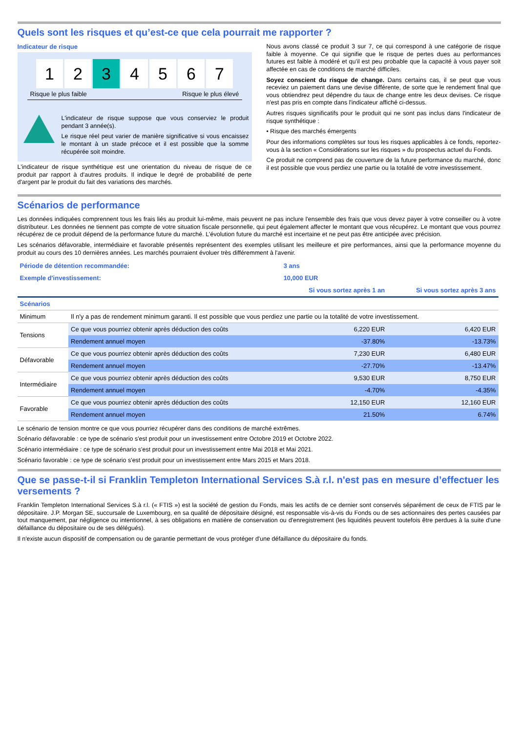Quels sont les risques et qu’est-ce que cela pourrait me rapporter ?
Indicateur de risque
1 2 3 4 5 6 7
Risque le plus faible Risque le plus élevé
L'indicateur de risque suppose que vous conserviez le produit pendant 3 année(s).
Le risque réel peut varier de manière significative si vous encaissez le montant à un stade précoce et il est possible que la somme récupérée soit moindre.
L'indicateur de risque synthétique est une orientation du niveau de risque de ce produit par rapport à d'autres produits. Il indique le degré de probabilité de perte d'argent par le produit du fait des variations des marchés.
Nous avons classé ce produit 3 sur 7, ce qui correspond à une catégorie de risque faible à moyenne. Ce qui signifie que le risque de pertes dues au performances futures est faible à modéré et qu'il est peu probable que la capacité à vous payer soit affectée en cas de conditions de marché difficiles.
Soyez conscient du risque de change. Dans certains cas, il se peut que vous receviez un paiement dans une devise différente, de sorte que le rendement final que vous obtiendrez peut dépendre du taux de change entre les deux devises. Ce risque n'est pas pris en compte dans l'indicateur affiché ci-dessus.
Autres risques significatifs pour le produit qui ne sont pas inclus dans l'indicateur de risque synthétique :
• Risque des marchés émergents
Pour des informations complètes sur tous les risques applicables à ce fonds, reportez-vous à la section « Considérations sur les risques » du prospectus actuel du Fonds.
Ce produit ne comprend pas de couverture de la future performance du marché, donc il est possible que vous perdiez une partie ou la totalité de votre investissement.
Scénarios de performance
Les données indiquées comprennent tous les frais liés au produit lui-même, mais peuvent ne pas inclure l'ensemble des frais que vous devez payer à votre conseiller ou à votre distributeur. Les données ne tiennent pas compte de votre situation fiscale personnelle, qui peut également affecter le montant que vous récupérez. Le montant que vous pourrez récupérez de ce produit dépend de la performance future du marché. L'évolution future du marché est incertaine et ne peut pas être anticipée avec précision.
Les scénarios défavorable, intermédiaire et favorable présentés représentent des exemples utilisant les meilleure et pire performances, ainsi que la performance moyenne du produit au cours des 10 dernières années. Les marchés pourraient évoluer très différemment à l'avenir.
| Période de détention recommandée: | | 3 ans | |
| Exemple d'investissement: | | 10,000 EUR | |
| | | Si vous sortez après 1 an | Si vous sortez après 3 ans |
| Scénarios | | | |
| Minimum | Il n'y a pas de rendement minimum garanti. Il est possible que vous perdiez une partie ou la totalité de votre investissement. | | |
| Tensions | Ce que vous pourriez obtenir après déduction des coûts | 6,220 EUR | 6,420 EUR |
| | Rendement annuel moyen | -37.80% | -13.73% |
| Défavorable | Ce que vous pourriez obtenir après déduction des coûts | 7,230 EUR | 6,480 EUR |
| | Rendement annuel moyen | -27.70% | -13.47% |
| Intermédiaire | Ce que vous pourriez obtenir après déduction des coûts | 9,530 EUR | 8,750 EUR |
| | Rendement annuel moyen | -4.70% | -4.35% |
| Favorable | Ce que vous pourriez obtenir après déduction des coûts | 12,150 EUR | 12,160 EUR |
| | Rendement annuel moyen | 21.50% | 6.74% |
Le scénario de tension montre ce que vous pourriez récupérer dans des conditions de marché extrêmes.
Scénario défavorable : ce type de scénario s'est produit pour un investissement entre Octobre 2019 et Octobre 2022.
Scénario intermédiaire : ce type de scénario s'est produit pour un investissement entre Mai 2018 et Mai 2021.
Scénario favorable : ce type de scénario s'est produit pour un investissement entre Mars 2015 et Mars 2018.
Que se passe-t-il si Franklin Templeton International Services S.à r.l. n'est pas en mesure d’effectuer les versements ?
Franklin Templeton International Services S.à r.l. (« FTIS ») est la société de gestion du Fonds, mais les actifs de ce dernier sont conservés séparément de ceux de FTIS par le dépositaire. J.P. Morgan SE, succursale de Luxembourg, en sa qualité de dépositaire désigné, est responsable vis-à-vis du Fonds ou de ses actionnaires des pertes causées par tout manquement, par négligence ou intentionnel, à ses obligations en matière de conservation ou d'enregistrement (les liquidités peuvent toutefois être perdues à la suite d'une défaillance du dépositaire ou de ses délégués).
Il n'existe aucun dispositif de compensation ou de garantie permettant de vous protéger d'une défaillance du dépositaire du fonds.